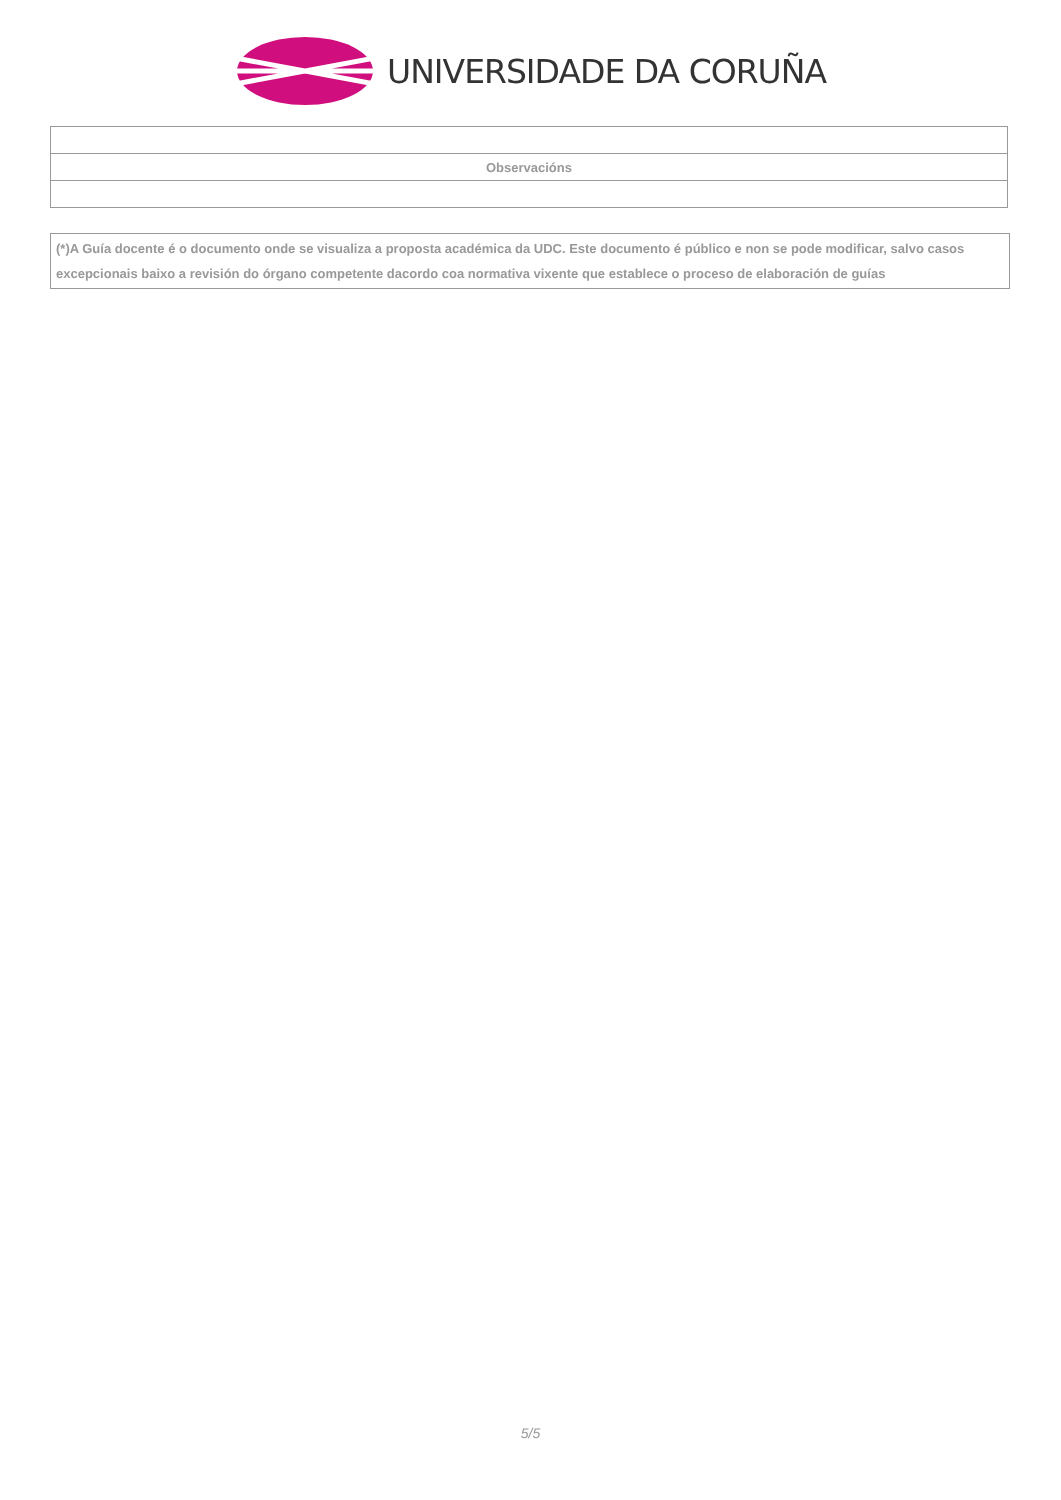UNIVERSIDADE DA CORUÑA
| Observacións |
(*)A Guía docente é o documento onde se visualiza a proposta académica da UDC. Este documento é público e non se pode modificar, salvo casos excepcionais baixo a revisión do órgano competente dacordo coa normativa vixente que establece o proceso de elaboración de guías
5/5